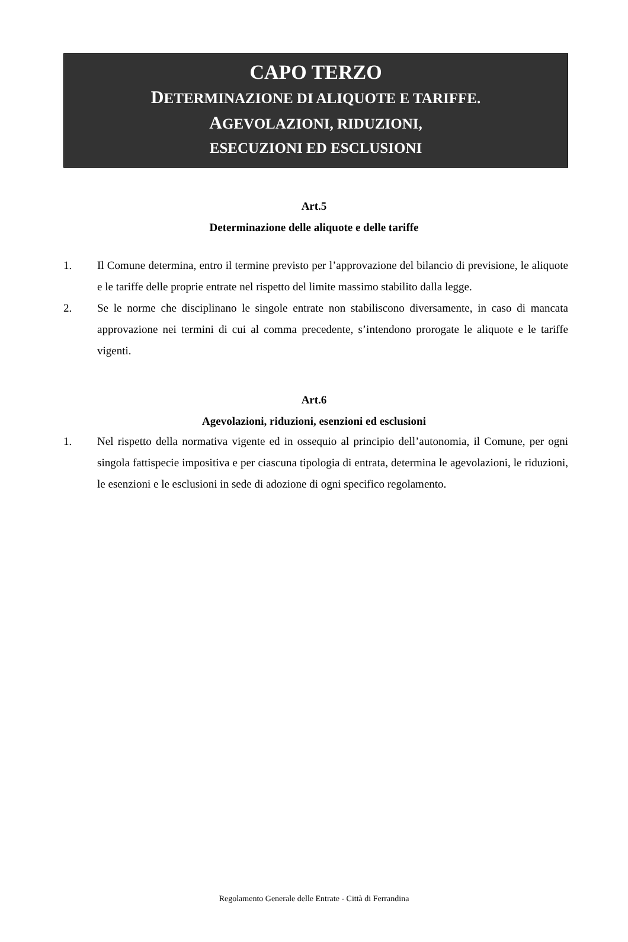CAPO TERZO
DETERMINAZIONE DI ALIQUOTE E TARIFFE.
AGEVOLAZIONI, RIDUZIONI,
ESECUZIONI ED ESCLUSIONI
Art.5
Determinazione delle aliquote e delle tariffe
1. Il Comune determina, entro il termine previsto per l’approvazione del bilancio di previsione, le aliquote e le tariffe delle proprie entrate nel rispetto del limite massimo stabilito dalla legge.
2. Se le norme che disciplinano le singole entrate non stabiliscono diversamente, in caso di mancata approvazione nei termini di cui al comma precedente, s’intendono prorogate le aliquote e le tariffe vigenti.
Art.6
Agevolazioni, riduzioni, esenzioni ed esclusioni
1. Nel rispetto della normativa vigente ed in ossequio al principio dell’autonomia, il Comune, per ogni singola fattispecie impositiva e per ciascuna tipologia di entrata, determina le agevolazioni, le riduzioni, le esenzioni e le esclusioni in sede di adozione di ogni specifico regolamento.
Regolamento Generale delle Entrate - Città di Ferrandina